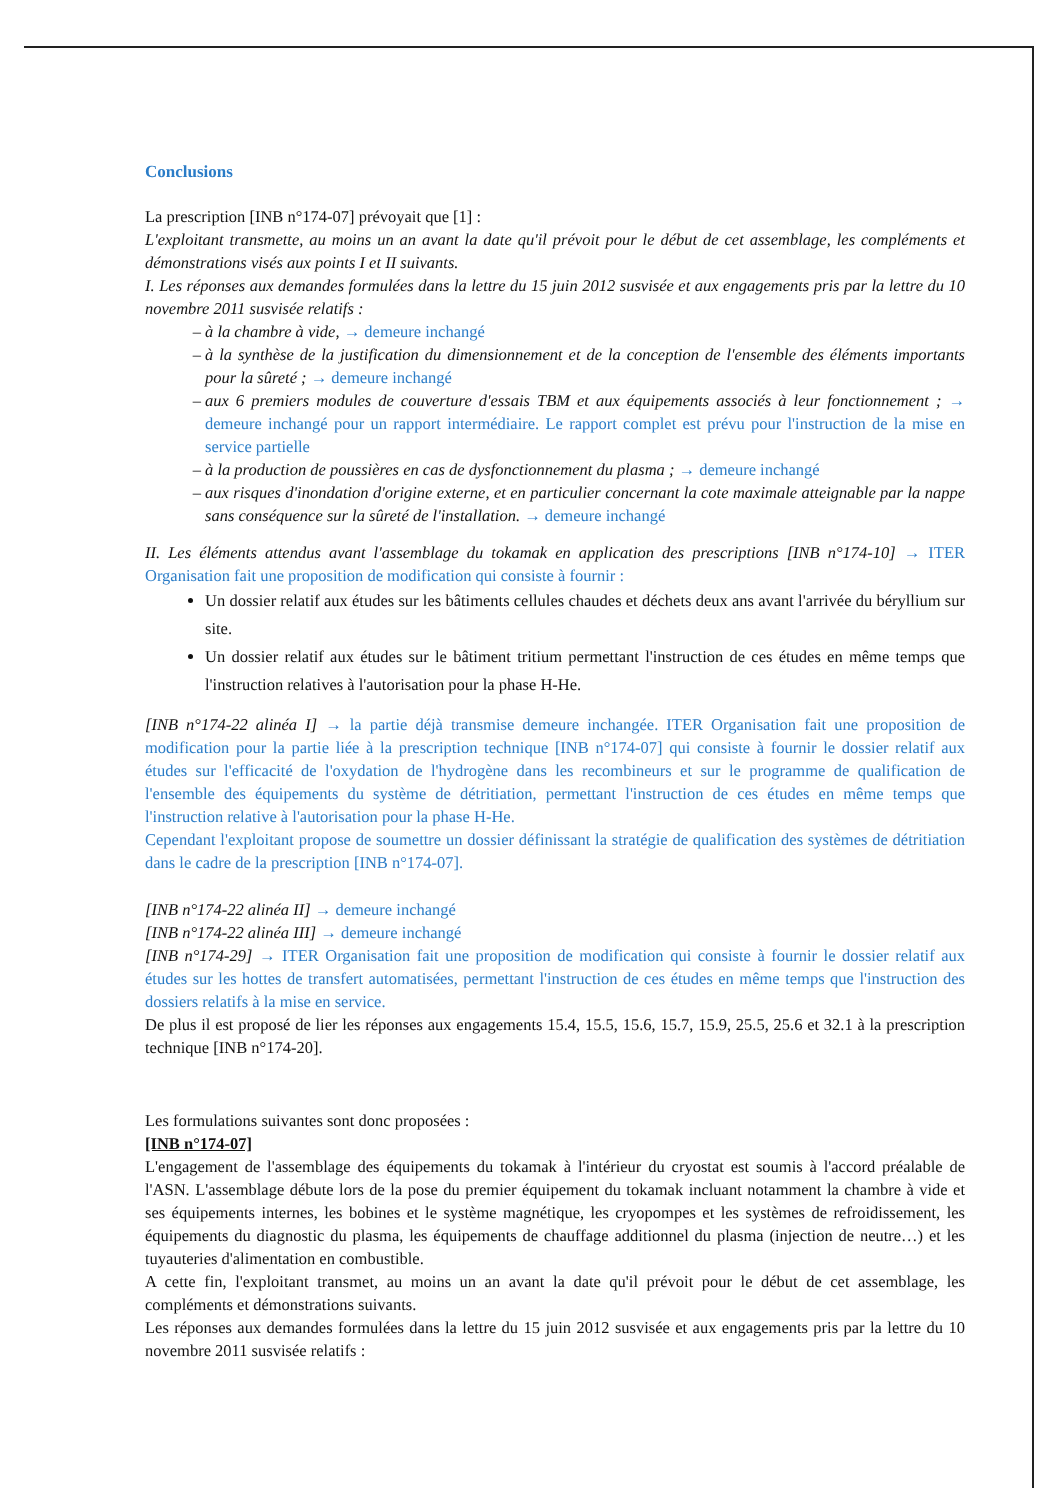Conclusions
La prescription [INB n°174-07] prévoyait que [1] :
L'exploitant transmette, au moins un an avant la date qu'il prévoit pour le début de cet assemblage, les compléments et démonstrations visés aux points I et II suivants.
I. Les réponses aux demandes formulées dans la lettre du 15 juin 2012 susvisée et aux engagements pris par la lettre du 10 novembre 2011 susvisée relatifs :
à la chambre à vide, → demeure inchangé
à la synthèse de la justification du dimensionnement et de la conception de l'ensemble des éléments importants pour la sûreté ; → demeure inchangé
aux 6 premiers modules de couverture d'essais TBM et aux équipements associés à leur fonctionnement ; → demeure inchangé pour un rapport intermédiaire. Le rapport complet est prévu pour l'instruction de la mise en service partielle
à la production de poussières en cas de dysfonctionnement du plasma ; → demeure inchangé
aux risques d'inondation d'origine externe, et en particulier concernant la cote maximale atteignable par la nappe sans conséquence sur la sûreté de l'installation. → demeure inchangé
II. Les éléments attendus avant l'assemblage du tokamak en application des prescriptions [INB n°174-10] → ITER Organisation fait une proposition de modification qui consiste à fournir :
Un dossier relatif aux études sur les bâtiments cellules chaudes et déchets deux ans avant l'arrivée du béryllium sur site.
Un dossier relatif aux études sur le bâtiment tritium permettant l'instruction de ces études en même temps que l'instruction relatives à l'autorisation pour la phase H-He.
[INB n°174-22 alinéa I] → la partie déjà transmise demeure inchangée. ITER Organisation fait une proposition de modification pour la partie liée à la prescription technique [INB n°174-07] qui consiste à fournir le dossier relatif aux études sur l'efficacité de l'oxydation de l'hydrogène dans les recombineurs et sur le programme de qualification de l'ensemble des équipements du système de détritiation, permettant l'instruction de ces études en même temps que l'instruction relative à l'autorisation pour la phase H-He.
Cependant l'exploitant propose de soumettre un dossier définissant la stratégie de qualification des systèmes de détritiation dans le cadre de la prescription [INB n°174-07].
[INB n°174-22 alinéa II] → demeure inchangé
[INB n°174-22 alinéa III] → demeure inchangé
[INB n°174-29] → ITER Organisation fait une proposition de modification qui consiste à fournir le dossier relatif aux études sur les hottes de transfert automatisées, permettant l'instruction de ces études en même temps que l'instruction des dossiers relatifs à la mise en service.
De plus il est proposé de lier les réponses aux engagements 15.4, 15.5, 15.6, 15.7, 15.9, 25.5, 25.6 et 32.1 à la prescription technique [INB n°174-20].
Les formulations suivantes sont donc proposées :
[INB n°174-07]
L'engagement de l'assemblage des équipements du tokamak à l'intérieur du cryostat est soumis à l'accord préalable de l'ASN. L'assemblage débute lors de la pose du premier équipement du tokamak incluant notamment la chambre à vide et ses équipements internes, les bobines et le système magnétique, les cryopompes et les systèmes de refroidissement, les équipements du diagnostic du plasma, les équipements de chauffage additionnel du plasma (injection de neutre…) et les tuyauteries d'alimentation en combustible.
A cette fin, l'exploitant transmet, au moins un an avant la date qu'il prévoit pour le début de cet assemblage, les compléments et démonstrations suivants.
Les réponses aux demandes formulées dans la lettre du 15 juin 2012 susvisée et aux engagements pris par la lettre du 10 novembre 2011 susvisée relatifs :